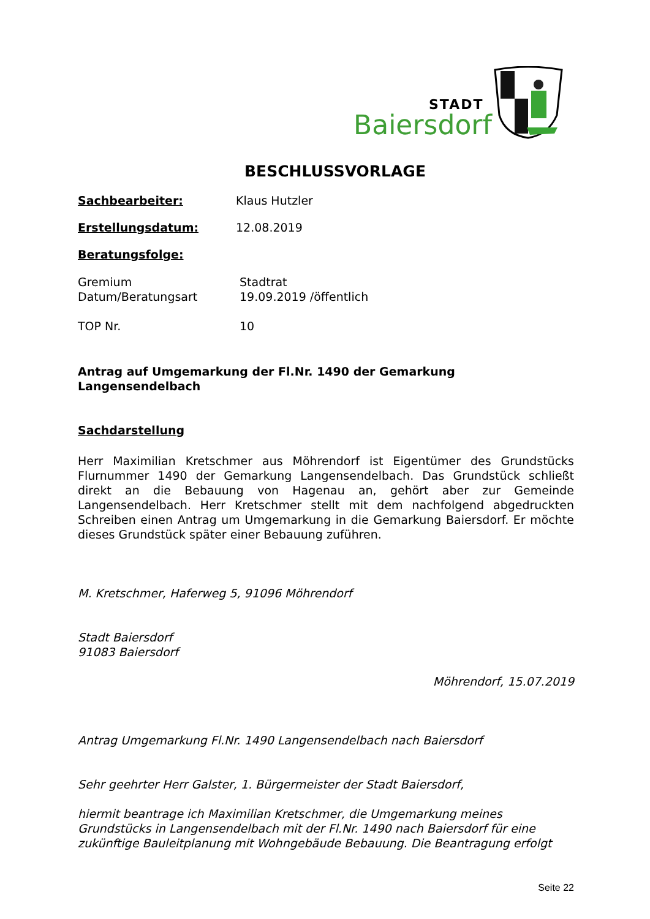STADT
Baiersdorf
BESCHLUSSVORLAGE
Sachbearbeiter: Klaus Hutzler
Erstellungsdatum: 12.08.2019
Beratungsfolge:
Gremium Stadtrat
Datum/Beratungsart 19.09.2019 /öffentlich
TOP Nr. 10
Antrag auf Umgemarkung der Fl.Nr. 1490 der Gemarkung
Langensendelbach
Sachdarstellung
Herr Maximilian Kretschmer aus Möhrendorf ist Eigentümer des Grundstücks Flurnummer 1490 der Gemarkung Langensendelbach. Das Grundstück schließt direkt an die Bebauung von Hagenau an, gehört aber zur Gemeinde Langensendelbach. Herr Kretschmer stellt mit dem nachfolgend abgedruckten Schreiben einen Antrag um Umgemarkung in die Gemarkung Baiersdorf. Er möchte dieses Grundstück später einer Bebauung zuführen.
M. Kretschmer, Haferweg 5, 91096 Möhrendorf
Stadt Baiersdorf
91083 Baiersdorf
Möhrendorf, 15.07.2019
Antrag Umgemarkung Fl.Nr. 1490 Langensendelbach nach Baiersdorf
Sehr geehrter Herr Galster, 1. Bürgermeister der Stadt Baiersdorf,
hiermit beantrage ich Maximilian Kretschmer, die Umgemarkung meines Grundstücks in Langensendelbach mit der Fl.Nr. 1490 nach Baiersdorf für eine zukünftige Bauleitplanung mit Wohngebäude Bebauung. Die Beantragung erfolgt
Seite 22